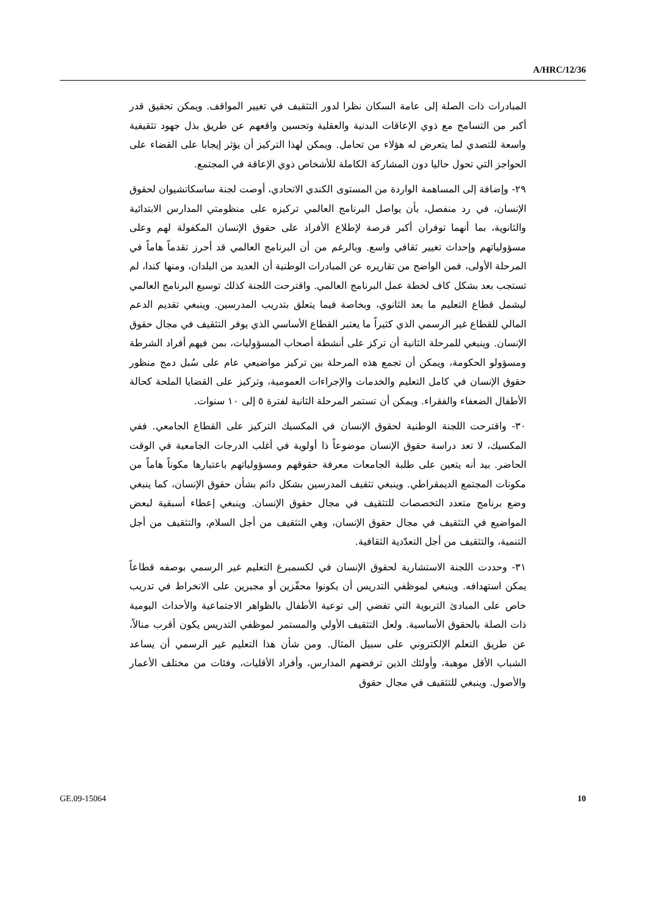A/HRC/12/36
المبادرات ذات الصلة إلى عامة السكان نظرا لدور التثقيف في تغيير المواقف. ويمكن تحقيق قدر أكبر من التسامح مع ذوي الإعاقات البدنية والعقلية وتحسين واقعهم عن طريق بذل جهود تثقيفية واسعة للتصدي لما يتعرض له هؤلاء من تحامل. ويمكن لهذا التركيز أن يؤثر إيجابا على القضاء على الحواجز التي تحول حاليا دون المشاركة الكاملة للأشخاص ذوي الإعاقة في المجتمع.
٢٩- وإضافة إلى المساهمة الواردة من المستوى الكندي الاتحادي، أوصت لجنة ساسكاتشيوان لحقوق الإنسان، في رد منفصل، بأن يواصل البرنامج العالمي تركيزه على منظومتي المدارس الابتدائية والثانوية، بما أنهما توفران أكبر فرصة لإطلاع الأفراد على حقوق الإنسان المكفولة لهم وعلى مسؤولياتهم وإحداث تغيير ثقافي واسع. وبالرغم من أن البرنامج العالمي قد أحرز تقدماً هاماً في المرحلة الأولى، فمن الواضح من تقاريره عن المبادرات الوطنية أن العديد من البلدان، ومنها كندا، لم تستجب بعد بشكل كاف لخطة عمل البرنامج العالمي. واقترحت اللجنة كذلك توسيع البرنامج العالمي ليشمل قطاع التعليم ما بعد الثانوي، وبخاصة فيما يتعلق بتدريب المدرسين. وينبغي تقديم الدعم المالي للقطاع غير الرسمي الذي كثيراً ما يعتبر القطاع الأساسي الذي يوفر التثقيف في مجال حقوق الإنسان. وينبغي للمرحلة الثانية أن تركز على أنشطة أصحاب المسؤوليات، بمن فيهم أفراد الشرطة ومسؤولو الحكومة، ويمكن أن تجمع هذه المرحلة بين تركيز مواضيعي عام على سُبل دمج منظور حقوق الإنسان في كامل التعليم والخدمات والإجراءات العمومية، وتركيز على القضايا الملحة كحالة الأطفال الضعفاء والفقراء. ويمكن أن تستمر المرحلة الثانية لفترة ٥ إلى ١٠ سنوات.
٣٠- واقترحت اللجنة الوطنية لحقوق الإنسان في المكسيك التركيز على القطاع الجامعي. ففي المكسيك، لا تعد دراسة حقوق الإنسان موضوعاً ذا أولوية في أغلب الدرجات الجامعية في الوقت الحاضر. بيد أنه يتعين على طلبة الجامعات معرفة حقوقهم ومسؤولياتهم باعتبارها مكوناً هاماً من مكونات المجتمع الديمقراطي. وينبغي تثقيف المدرسين بشكل دائم بشأن حقوق الإنسان، كما ينبغي وضع برنامج متعدد التخصصات للتثقيف في مجال حقوق الإنسان. وينبغي إعطاء أسبقية لبعض المواضيع في التثقيف في مجال حقوق الإنسان، وهي التثقيف من أجل السلام، والتثقيف من أجل التنمية، والتثقيف من أجل التعدّدية الثقافية.
٣١- وحددت اللجنة الاستشارية لحقوق الإنسان في لكسمبرغ التعليم غير الرسمي بوصفه قطاعاً يمكن استهدافه. وينبغي لموظفي التدريس أن يكونوا محفّزين أو مجبرين على الانخراط في تدريب خاص على المبادئ التربوية التي تفضي إلى توعية الأطفال بالظواهر الاجتماعية والأحداث اليومية ذات الصلة بالحقوق الأساسية. ولعل التثقيف الأولي والمستمر لموظفي التدريس يكون أقرب منالاً، عن طريق التعلم الإلكتروني على سبيل المثال. ومن شأن هذا التعليم غير الرسمي أن يساعد الشباب الأقل موهبة، وأولئك الذين ترفضهم المدارس، وأفراد الأقليات، وفئات من مختلف الأعمار والأصول. وينبغي للتثقيف في مجال حقوق
GE.09-15064 10